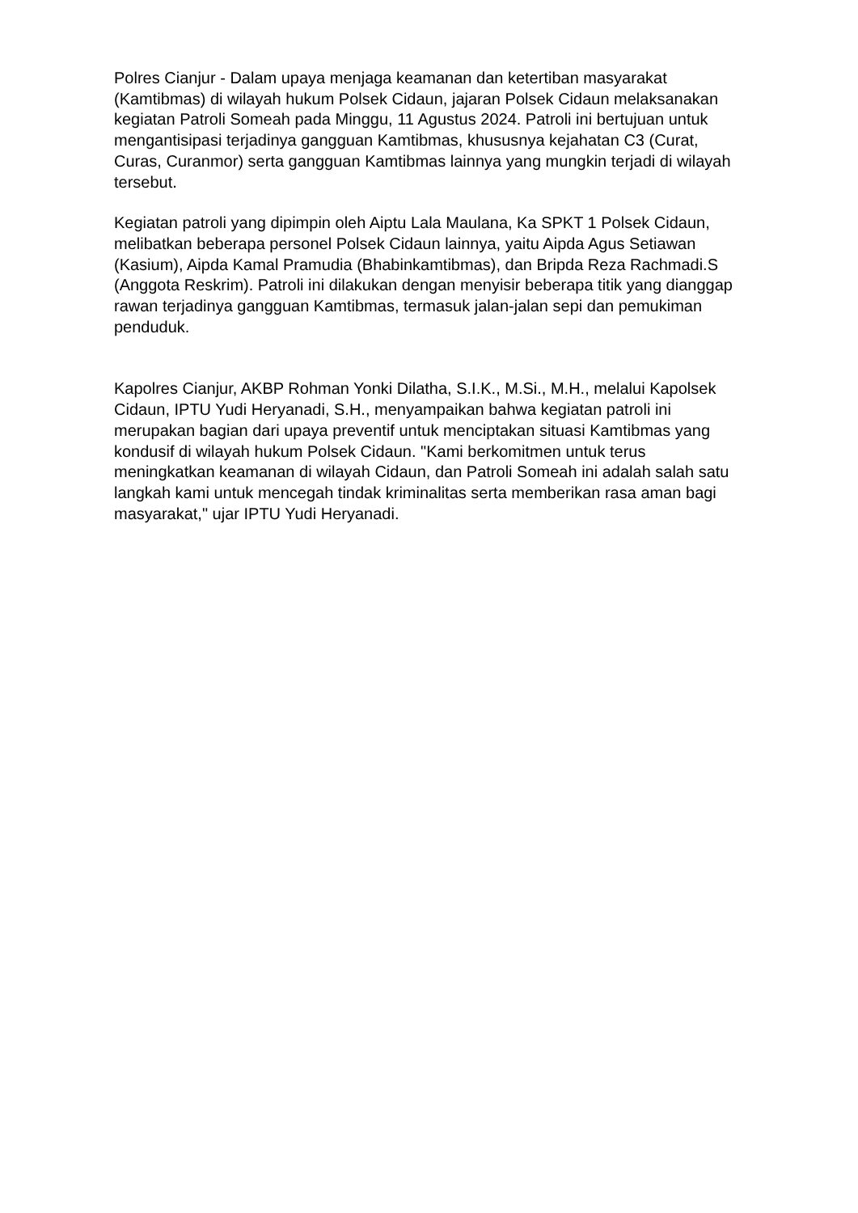Polres Cianjur - Dalam upaya menjaga keamanan dan ketertiban masyarakat (Kamtibmas) di wilayah hukum Polsek Cidaun, jajaran Polsek Cidaun melaksanakan kegiatan Patroli Someah pada Minggu, 11 Agustus 2024. Patroli ini bertujuan untuk mengantisipasi terjadinya gangguan Kamtibmas, khususnya kejahatan C3 (Curat, Curas, Curanmor) serta gangguan Kamtibmas lainnya yang mungkin terjadi di wilayah tersebut.
Kegiatan patroli yang dipimpin oleh Aiptu Lala Maulana, Ka SPKT 1 Polsek Cidaun, melibatkan beberapa personel Polsek Cidaun lainnya, yaitu Aipda Agus Setiawan (Kasium), Aipda Kamal Pramudia (Bhabinkamtibmas), dan Bripda Reza Rachmadi.S (Anggota Reskrim). Patroli ini dilakukan dengan menyisir beberapa titik yang dianggap rawan terjadinya gangguan Kamtibmas, termasuk jalan-jalan sepi dan pemukiman penduduk.
Kapolres Cianjur, AKBP Rohman Yonki Dilatha, S.I.K., M.Si., M.H., melalui Kapolsek Cidaun, IPTU Yudi Heryanadi, S.H., menyampaikan bahwa kegiatan patroli ini merupakan bagian dari upaya preventif untuk menciptakan situasi Kamtibmas yang kondusif di wilayah hukum Polsek Cidaun. "Kami berkomitmen untuk terus meningkatkan keamanan di wilayah Cidaun, dan Patroli Someah ini adalah salah satu langkah kami untuk mencegah tindak kriminalitas serta memberikan rasa aman bagi masyarakat," ujar IPTU Yudi Heryanadi.